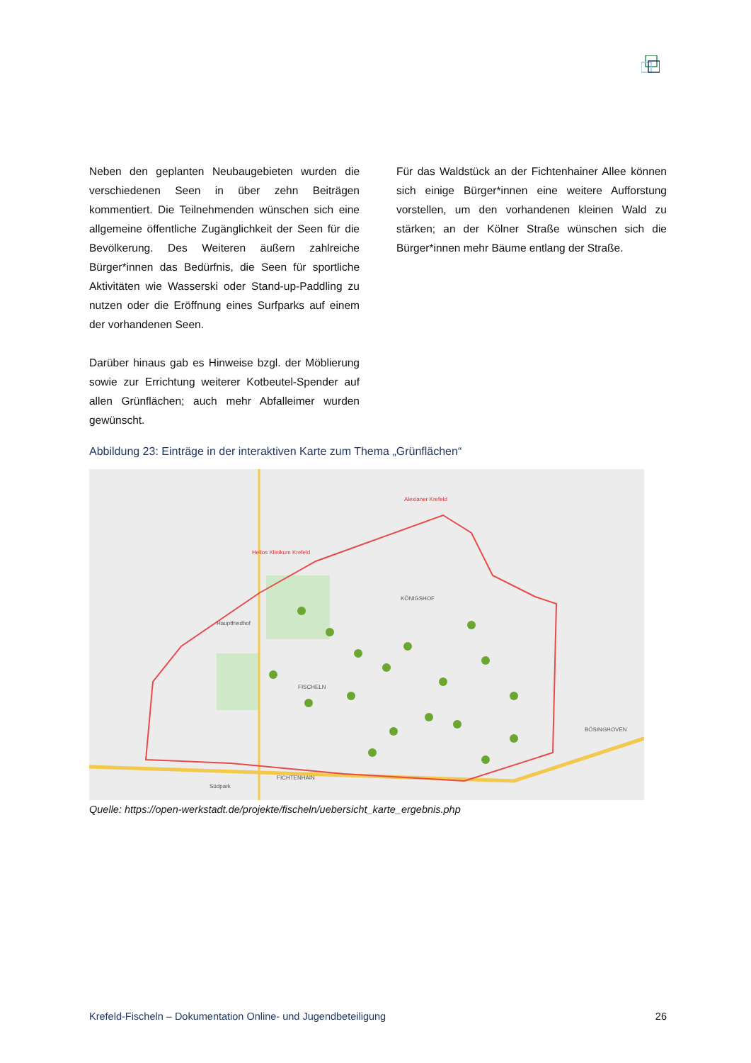Neben den geplanten Neubaugebieten wurden die verschiedenen Seen in über zehn Beiträgen kommentiert. Die Teilnehmenden wünschen sich eine allgemeine öffentliche Zugänglichkeit der Seen für die Bevölkerung. Des Weiteren äußern zahlreiche Bürger*innen das Bedürfnis, die Seen für sportliche Aktivitäten wie Wasserski oder Stand-up-Paddling zu nutzen oder die Eröffnung eines Surfparks auf einem der vorhandenen Seen.
Darüber hinaus gab es Hinweise bzgl. der Möblierung sowie zur Errichtung weiterer Kotbeutel-Spender auf allen Grünflächen; auch mehr Abfalleimer wurden gewünscht.
Für das Waldstück an der Fichtenhainer Allee können sich einige Bürger*innen eine weitere Aufforstung vorstellen, um den vorhandenen kleinen Wald zu stärken; an der Kölner Straße wünschen sich die Bürger*innen mehr Bäume entlang der Straße.
Abbildung 23: Einträge in der interaktiven Karte zum Thema „Grünflächen“
KÖNIGSHOF
FISCHELN
FICHTENHAIN
BÖSINGHOVEN
Südpark
Hauptfriedhof
Helios Klinikum Krefeld
Alexianer Krefeld
Quelle: https://open-werkstadt.de/projekte/fischeln/uebersicht_karte_ergebnis.php
Krefeld-Fischeln – Dokumentation Online- und Jugendbeteiligung 26